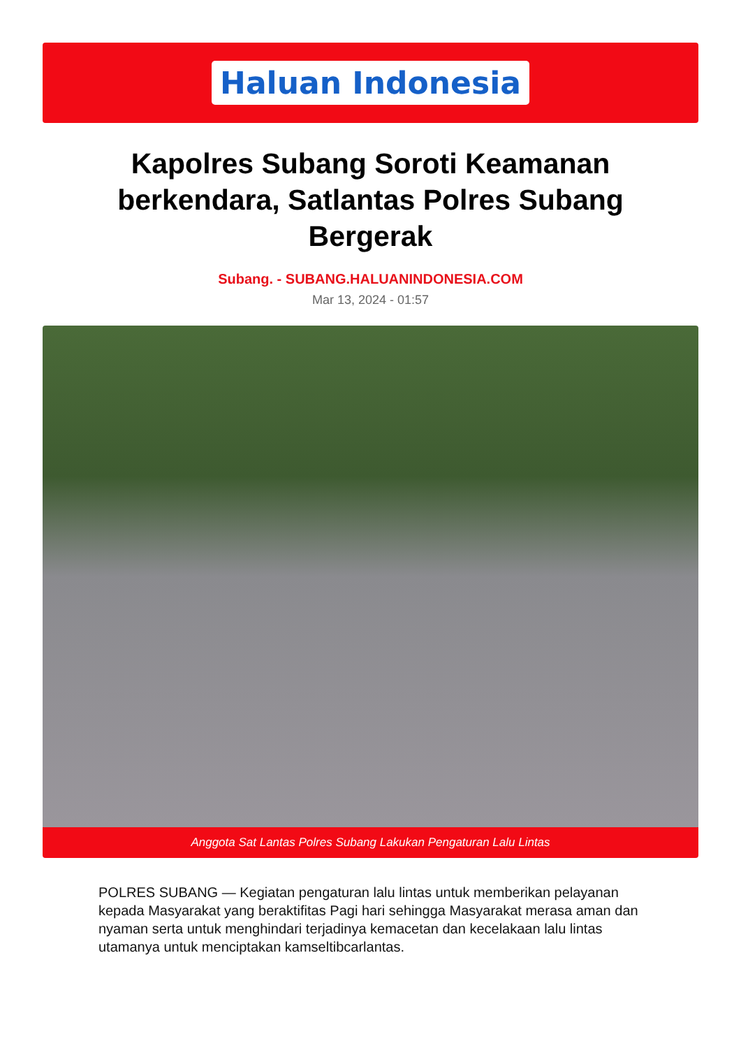Haluan Indonesia
Kapolres Subang Soroti Keamanan berkendara, Satlantas Polres Subang Bergerak
Subang. - SUBANG.HALUANINDONESIA.COM
Mar 13, 2024 - 01:57
Anggota Sat Lantas Polres Subang Lakukan Pengaturan Lalu Lintas
POLRES SUBANG — Kegiatan pengaturan lalu lintas untuk memberikan pelayanan kepada Masyarakat yang beraktifitas Pagi hari sehingga Masyarakat merasa aman dan nyaman serta untuk menghindari terjadinya kemacetan dan kecelakaan lalu lintas utamanya untuk menciptakan kamseltibcarlantas.